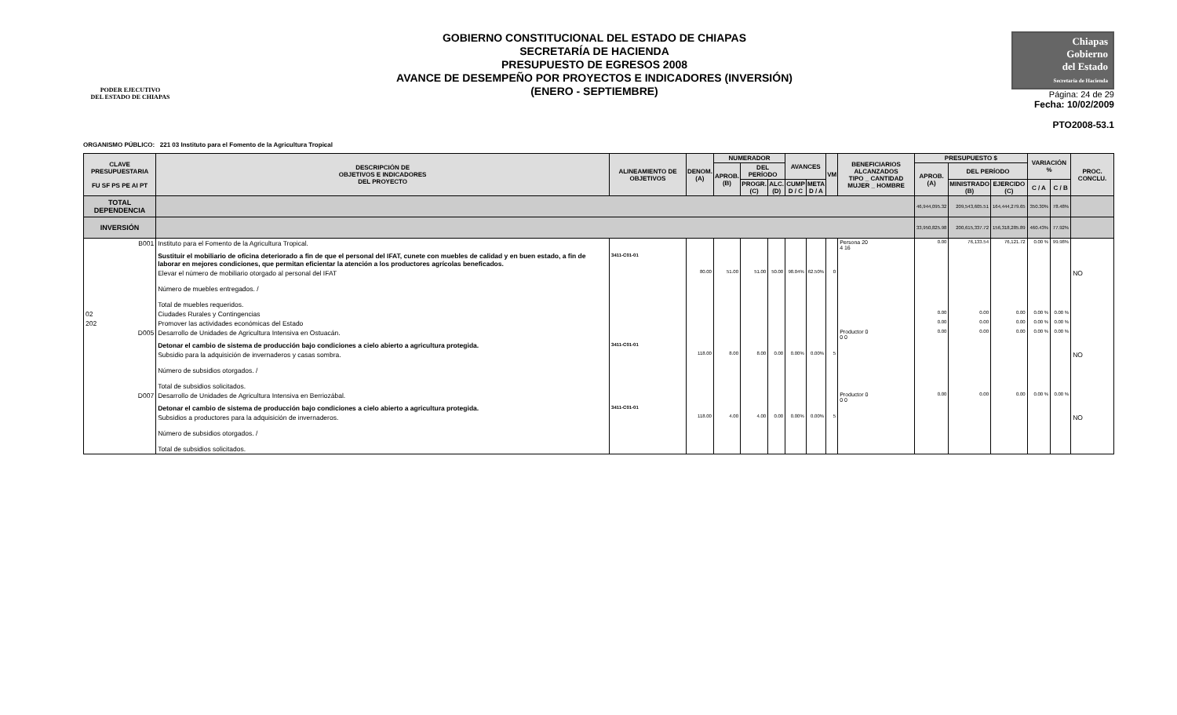PODER EJECUTIVO
DEL ESTADO DE CHIAPAS
GOBIERNO CONSTITUCIONAL DEL ESTADO DE CHIAPAS
SECRETARÍA DE HACIENDA
PRESUPUESTO DE EGRESOS 2008
AVANCE DE DESEMPEÑO POR PROYECTOS E INDICADORES (INVERSIÓN)
(ENERO - SEPTIEMBRE)
Chiapas
Gobierno
del Estado
Secretaría de Hacienda
Página: 24 de 29
Fecha: 10/02/2009
PTO2008-53.1
ORGANISMO PÚBLICO: 221 03 Instituto para el Fomento de la Agricultura Tropical
| CLAVE PRESUPUESTARIA FU SF PS PE AI PT | DESCRIPCIÓN DE OBJETIVOS E INDICADORES DEL PROYECTO | ALINEAMIENTO DE OBJETIVOS | DENOM. (A) | NUMERADOR | | | AVANCES | | VM | BENEFICIARIOS ALCANZADOS TIPO _ CANTIDAD MUJER _ HOMBRE | PRESUPUESTO $ | | | VARIACIÓN % | | PROC. CONCLU. |
| --- | --- | --- | --- | --- | --- | --- | --- | --- | --- | --- | --- | --- | --- | --- | --- | --- |
| | | | | APROB. (B) | DEL PERÍODO | | | | | | APROB. (A) | DEL PERÍODO | | | | |
| | | | | | PROGR. (C) | ALC. (D) | CUMP D / C | META D / A | | | | MINISTRADO (B) | EJERCIDO (C) | C / A | C / B | |
| TOTAL DEPENDENCIA | | | | | | | | | | | 46,944,095.32 | 209,543,605.51 | 164,444,279.65 | 350.30% | 78.48% | |
| INVERSIÓN | | | | | | | | | | | 33,950,825.98 | 200,615,337.72 | 156,318,285.89 | 460.43% | 77.92% | |
| B001 | Instituto para el Fomento de la Agricultura Tropical. | | | | | | | | | Persona 20 4 16 | 0.00 | 76,133.54 | 76,121.72 | 0.00 % | 99.98% | |
| | Sustituir el mobiliario de oficina deteriorado a fin de que el personal del IFAT, cunete con muebles de calidad y en buen estado, a fin de laborar en mejores condiciones, que permitan eficientar la atención a los productores agrícolas beneficados. | 3411-C01-01 | | | | | | | | | | | | | | |
| | Elevar el número de mobiliario otorgado al personal del IFAT Número de muebles entregados. / Total de muebles requeridos. | | 80.00 | 51.00 | 51.00 | 50.00 | 98.04% | 62.50% | 0 | | | | | | | NO |
| 02 | Ciudades Rurales y Contingencias | | | | | | | | | | 0.00 | 0.00 | 0.00 | 0.00 % | 0.00 % | |
| 202 | Promover las actividades económicas del Estado | | | | | | | | | | 0.00 | 0.00 | 0.00 | 0.00 % | 0.00 % | |
| D005 | Desarrollo de Unidades de Agricultura Intensiva en Ostuacán. | | | | | | | | | Productor 0 0 0 | 0.00 | 0.00 | 0.00 | 0.00 % | 0.00 % | |
| | Detonar el cambio de sistema de producción bajo condiciones a cielo abierto a agricultura protegida. | 3411-C01-01 | | | | | | | | | | | | | | |
| | Subsidio para la adquisición de invernaderos y casas sombra. Número de subsidios otorgados. / Total de subsidios solicitados. | | 118.00 | 8.00 | 8.00 | 0.00 | 0.00% | 0.00% | 5 | | | | | | | NO |
| D007 | Desarrollo de Unidades de Agricultura Intensiva en Berriozábal. | | | | | | | | | Productor 0 0 0 | 0.00 | 0.00 | 0.00 | 0.00 % | 0.00 % | |
| | Detonar el cambio de sistema de producción bajo condiciones a cielo abierto a agricultura protegida. | 3411-C01-01 | | | | | | | | | | | | | | |
| | Subsidios a productores para la adquisición de invernaderos. Número de subsidios otorgados. / Total de subsidios solicitados. | | 118.00 | 4.00 | 4.00 | 0.00 | 0.00% | 0.00% | 5 | | | | | | | NO |